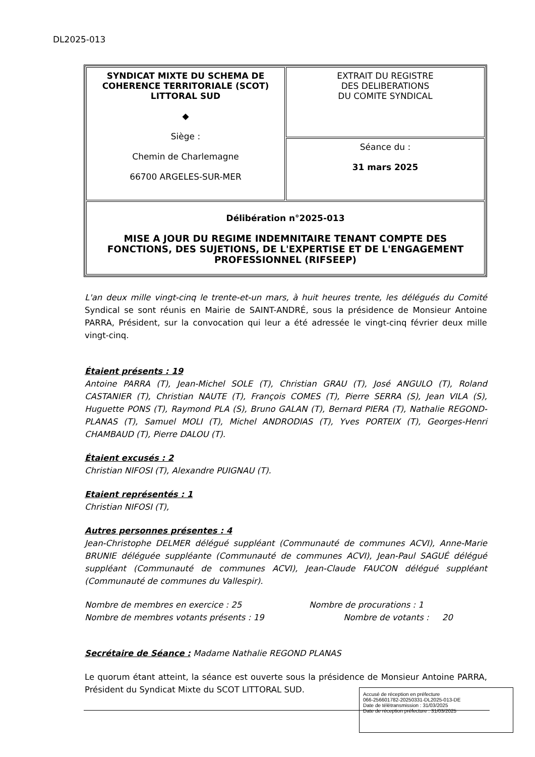DL2025-013
| SYNDICAT MIXTE DU SCHEMA DE COHERENCE TERRITORIALE (SCOT) LITTORAL SUD ◆ Siège : Chemin de Charlemagne 66700 ARGELES-SUR-MER | EXTRAIT DU REGISTRE DES DELIBERATIONS DU COMITE SYNDICAL |
| | Séance du : 31 mars 2025 |
| Délibération n°2025-013 MISE A JOUR DU REGIME INDEMNITAIRE TENANT COMPTE DES FONCTIONS, DES SUJETIONS, DE L'EXPERTISE ET DE L'ENGAGEMENT PROFESSIONNEL (RIFSEEP) | |
L'an deux mille vingt-cinq le trente-et-un mars, à huit heures trente, les délégués du Comité Syndical se sont réunis en Mairie de SAINT-ANDRÉ, sous la présidence de Monsieur Antoine PARRA, Président, sur la convocation qui leur a été adressée le vingt-cinq février deux mille vingt-cinq.
Étaient présents : 19
Antoine PARRA (T), Jean-Michel SOLE (T), Christian GRAU (T), José ANGULO (T), Roland CASTANIER (T), Christian NAUTE (T), François COMES (T), Pierre SERRA (S), Jean VILA (S), Huguette PONS (T), Raymond PLA (S), Bruno GALAN (T), Bernard PIERA (T), Nathalie REGOND-PLANAS (T), Samuel MOLI (T), Michel ANDRODIAS (T), Yves PORTEIX (T), Georges-Henri CHAMBAUD (T), Pierre DALOU (T).
Étaient excusés : 2
Christian NIFOSI (T), Alexandre PUIGNAU (T).
Etaient représentés : 1
Christian NIFOSI (T),
Autres personnes présentes : 4
Jean-Christophe DELMER délégué suppléant (Communauté de communes ACVI), Anne-Marie BRUNIE déléguée suppléante (Communauté de communes ACVI), Jean-Paul SAGUÉ délégué suppléant (Communauté de communes ACVI), Jean-Claude FAUCON délégué suppléant (Communauté de communes du Vallespir).
Nombre de membres en exercice : 25
Nombre de membres votants présents : 19
Nombre de procurations : 1
Nombre de votants : 20
Secrétaire de Séance : Madame Nathalie REGOND PLANAS
Le quorum étant atteint, la séance est ouverte sous la présidence de Monsieur Antoine PARRA, Président du Syndicat Mixte du SCOT LITTORAL SUD.
Accusé de réception en préfecture
066-256601782-20250331-DL2025-013-DE
Date de télétransmission : 31/03/2025
Date de réception préfecture : 31/03/2025